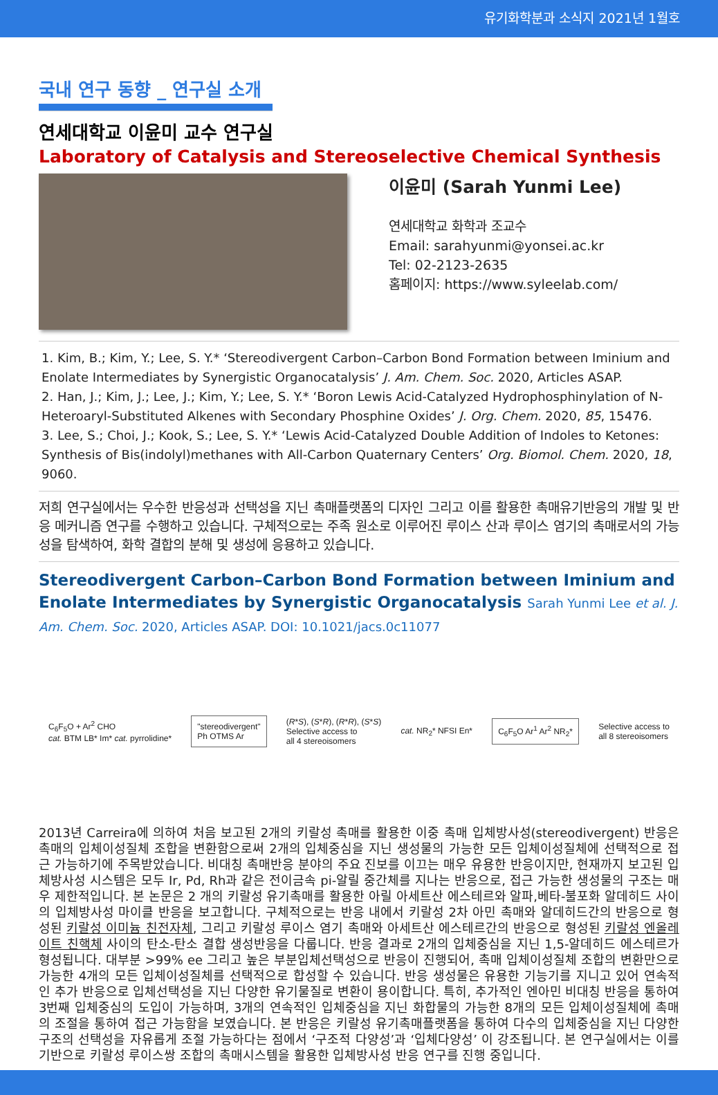유기화학분과 소식지 2021년 1월호
국내 연구 동향 _ 연구실 소개
연세대학교 이윤미 교수 연구실
Laboratory of Catalysis and Stereoselective Chemical Synthesis
이윤미 (Sarah Yunmi Lee)
연세대학교 화학과 조교수
Email: sarahyunmi@yonsei.ac.kr
Tel: 02-2123-2635
홈페이지: https://www.syleelab.com/
1. Kim, B.; Kim, Y.; Lee, S. Y.* ‘Stereodivergent Carbon–Carbon Bond Formation between Iminium and Enolate Intermediates by Synergistic Organocatalysis’ J. Am. Chem. Soc. 2020, Articles ASAP.
2. Han, J.; Kim, J.; Lee, J.; Kim, Y.; Lee, S. Y.* ‘Boron Lewis Acid-Catalyzed Hydrophosphinylation of N-Heteroaryl-Substituted Alkenes with Secondary Phosphine Oxides’ J. Org. Chem. 2020, 85, 15476.
3. Lee, S.; Choi, J.; Kook, S.; Lee, S. Y.* ‘Lewis Acid-Catalyzed Double Addition of Indoles to Ketones: Synthesis of Bis(indolyl)methanes with All-Carbon Quaternary Centers’ Org. Biomol. Chem. 2020, 18, 9060.
저희 연구실에서는 우수한 반응성과 선택성을 지닌 촉매플랫폼의 디자인 그리고 이를 활용한 촉매유기반응의 개발 및 반응 메커니즘 연구를 수행하고 있습니다. 구체적으로는 주족 원소로 이루어진 루이스 산과 루이스 염기의 촉매로서의 가능성을 탐색하여, 화학 결합의 분해 및 생성에 응용하고 있습니다.
Stereodivergent Carbon–Carbon Bond Formation between Iminium and Enolate Intermediates by Synergistic Organocatalysis Sarah Yunmi Lee et al. J. Am. Chem. Soc. 2020, Articles ASAP. DOI: 10.1021/jacs.0c11077
C<sub>6</sub>F<sub>5</sub>O + Ar<sup>2</sup> CHO
cat. BTM LB* Im* cat. pyrrolidine*
"stereodivergent"
Ph OTMS Ar
(R*S), (S*R), (R*R), (S*S)
Selective access to
all 4 stereoisomers cat. NR<sub>2</sub>* NFSI En*
C<sub>6</sub>F<sub>5</sub>O Ar<sup>1</sup> Ar<sup>2</sup> NR<sub>2</sub>*
Selective access to
all 8 stereoisomers
2013년 Carreira에 의하여 처음 보고된 2개의 키랄성 촉매를 활용한 이중 촉매 입체방사성(stereodivergent) 반응은 촉매의 입체이성질체 조합을 변환함으로써 2개의 입체중심을 지닌 생성물의 가능한 모든 입체이성질체에 선택적으로 접근 가능하기에 주목받았습니다. 비대칭 촉매반응 분야의 주요 진보를 이끄는 매우 유용한 반응이지만, 현재까지 보고된 입체방사성 시스템은 모두 Ir, Pd, Rh과 같은 전이금속 pi-알릴 중간체를 지나는 반응으로, 접근 가능한 생성물의 구조는 매우 제한적입니다. 본 논문은 2 개의 키랄성 유기촉매를 활용한 아릴 아세트산 에스테르와 알파,베타-불포화 알데히드 사이의 입체방사성 마이클 반응을 보고합니다. 구체적으로는 반응 내에서 키랄성 2차 아민 촉매와 알데히드간의 반응으로 형성된 키랄성 이미늄 친전자체, 그리고 키랄성 루이스 염기 촉매와 아세트산 에스테르간의 반응으로 형성된 키랄성 엔올레이트 친핵체 사이의 탄소-탄소 결합 생성반응을 다룹니다. 반응 결과로 2개의 입체중심을 지닌 1,5-알데히드 에스테르가 형성됩니다. 대부분 >99% ee 그리고 높은 부분입체선택성으로 반응이 진행되어, 촉매 입체이성질체 조합의 변환만으로 가능한 4개의 모든 입체이성질체를 선택적으로 합성할 수 있습니다. 반응 생성물은 유용한 기능기를 지니고 있어 연속적인 추가 반응으로 입체선택성을 지닌 다양한 유기물질로 변환이 용이합니다. 특히, 추가적인 엔아민 비대칭 반응을 통하여 3번째 입체중심의 도입이 가능하며, 3개의 연속적인 입체중심을 지닌 화합물의 가능한 8개의 모든 입체이성질체에 촉매의 조절을 통하여 접근 가능함을 보였습니다. 본 반응은 키랄성 유기촉매플랫폼을 통하여 다수의 입체중심을 지닌 다양한 구조의 선택성을 자유롭게 조절 가능하다는 점에서 ‘구조적 다양성’과 ‘입체다양성’ 이 강조됩니다. 본 연구실에서는 이를 기반으로 키랄성 루이스쌍 조합의 촉매시스템을 활용한 입체방사성 반응 연구를 진행 중입니다.